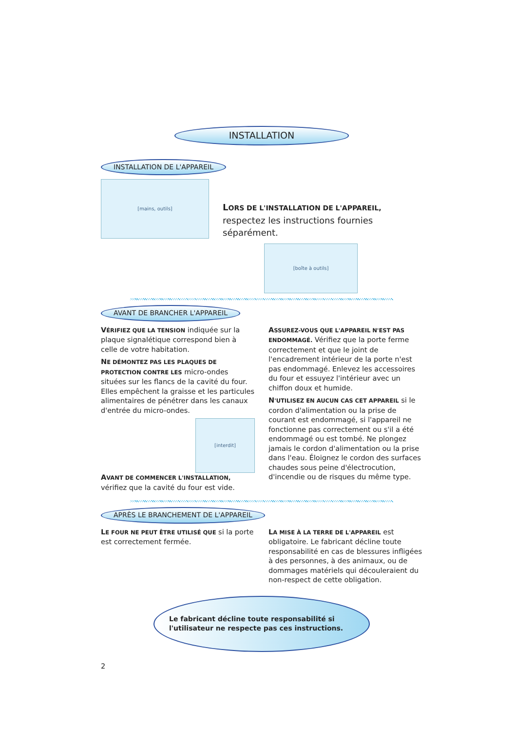INSTALLATION
INSTALLATION DE L'APPAREIL
[mains, outils]
LORS DE L'INSTALLATION DE L'APPAREIL, respectez les instructions fournies séparément.
[boîte à outils]
AVANT DE BRANCHER L'APPAREIL
VÉRIFIEZ QUE LA TENSION indiquée sur la plaque signalétique correspond bien à celle de votre habitation.
NE DÉMONTEZ PAS LES PLAQUES DE PROTECTION CONTRE LES micro-ondes situées sur les flancs de la cavité du four. Elles empêchent la graisse et les particules alimentaires de pénétrer dans les canaux d'entrée du micro-ondes.
[interdit]
AVANT DE COMMENCER L'INSTALLATION, vérifiez que la cavité du four est vide.
ASSUREZ-VOUS QUE L'APPAREIL N'EST PAS ENDOMMAGÉ. Vérifiez que la porte ferme correctement et que le joint de l'encadrement intérieur de la porte n'est pas endommagé. Enlevez les accessoires du four et essuyez l'intérieur avec un chiffon doux et humide.
N'UTILISEZ EN AUCUN CAS CET APPAREIL si le cordon d'alimentation ou la prise de courant est endommagé, si l'appareil ne fonctionne pas correctement ou s'il a été endommagé ou est tombé. Ne plongez jamais le cordon d'alimentation ou la prise dans l'eau. Éloignez le cordon des surfaces chaudes sous peine d'électrocution, d'incendie ou de risques du même type.
APRÈS LE BRANCHEMENT DE L'APPAREIL
LE FOUR NE PEUT ÊTRE UTILISÉ QUE si la porte est correctement fermée.
LA MISE À LA TERRE DE L'APPAREIL est obligatoire. Le fabricant décline toute responsabilité en cas de blessures infligées à des personnes, à des animaux, ou de dommages matériels qui découleraient du non-respect de cette obligation.
Le fabricant décline toute responsabilité si l'utilisateur ne respecte pas ces instructions.
2